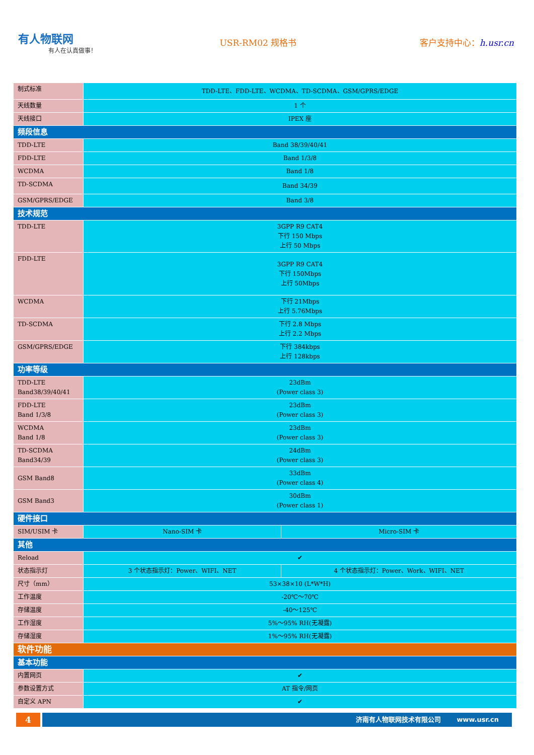有人物联网
有人在认真做事！
USR-RM02 规格书 客户支持中心：h.usr.cn
| 制式标准 | TDD-LTE、FDD-LTE、WCDMA、TD-SCDMA、GSM/GPRS/EDGE | |
| 天线数量 | 1 个 | |
| 天线接口 | IPEX 座 | |
| 频段信息 | | |
| TDD-LTE | Band 38/39/40/41 | |
| FDD-LTE | Band 1/3/8 | |
| WCDMA | Band 1/8 | |
| TD-SCDMA | Band 34/39 | |
| GSM/GPRS/EDGE | Band 3/8 | |
| 技术规范 | | |
| TDD-LTE | 3GPP R9 CAT4 下行 150 Mbps 上行 50 Mbps | |
| FDD-LTE | 3GPP R9 CAT4 下行 150Mbps 上行 50Mbps | |
| WCDMA | 下行 21Mbps 上行 5.76Mbps | |
| TD-SCDMA | 下行 2.8 Mbps 上行 2.2 Mbps | |
| GSM/GPRS/EDGE | 下行 384kbps 上行 128kbps | |
| 功率等级 | | |
| TDD-LTE Band38/39/40/41 | 23dBm (Power class 3) | |
| FDD-LTE Band 1/3/8 | 23dBm (Power class 3) | |
| WCDMA Band 1/8 | 23dBm (Power class 3) | |
| TD-SCDMA Band34/39 | 24dBm (Power class 3) | |
| GSM Band8 | 33dBm (Power class 4) | |
| GSM Band3 | 30dBm (Power class 1) | |
| 硬件接口 | | |
| SIM/USIM 卡 | Nano-SIM 卡 | Micro-SIM 卡 |
| 其他 | | |
| Reload | ✔ | |
| 状态指示灯 | 3 个状态指示灯：Power、WIFI、NET | 4 个状态指示灯：Power、Work、WIFI、NET |
| 尺寸（mm） | 53×38×10 (L*W*H) | |
| 工作温度 | -20℃～70℃ | |
| 存储温度 | -40～125℃ | |
| 工作湿度 | 5%～95% RH(无凝露) | |
| 存储湿度 | 1%～95% RH(无凝露) | |
| 软件功能 | | |
| 基本功能 | | |
| 内置网页 | ✔ | |
| 参数设置方式 | AT 指令/网页 | |
| 自定义 APN | ✔ | |
4
济南有人物联网技术有限公司 www.usr.cn